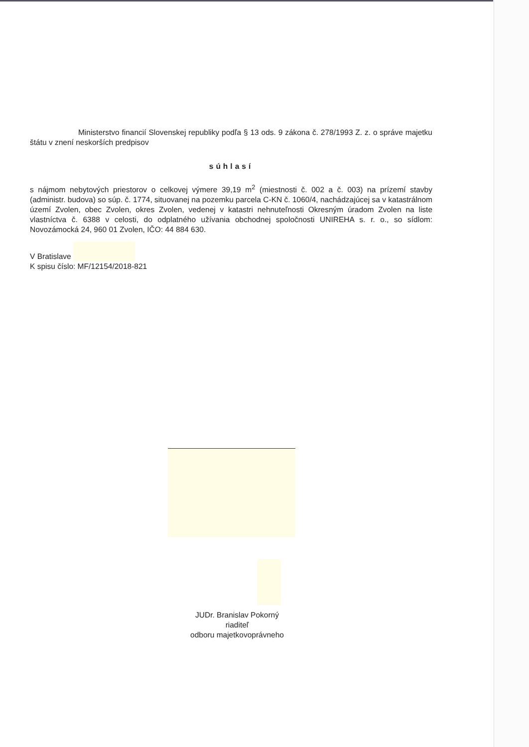Ministerstvo financií Slovenskej republiky podľa § 13 ods. 9 zákona č. 278/1993 Z. z. o správe majetku štátu v znení neskorších predpisov
súhlasí
s nájmom nebytových priestorov o celkovej výmere 39,19 m<sup>2</sup> (miestnosti č. 002 a č. 003) na prízemí stavby (administr. budova) so súp. č. 1774, situovanej na pozemku parcela C-KN č. 1060/4, nachádzajúcej sa v katastrálnom území Zvolen, obec Zvolen, okres Zvolen, vedenej v katastri nehnuteľnosti Okresným úradom Zvolen na liste vlastníctva č. 6388 v celosti, do odplatného užívania obchodnej spoločnosti UNIREHA s. r. o., so sídlom: Novozámocká 24, 960 01 Zvolen, IČO: 44 884 630.
V Bratislave
K spisu číslo: MF/12154/2018-821
JUDr. Branislav Pokorný
riaditeľ
odboru majetkovoprávneho